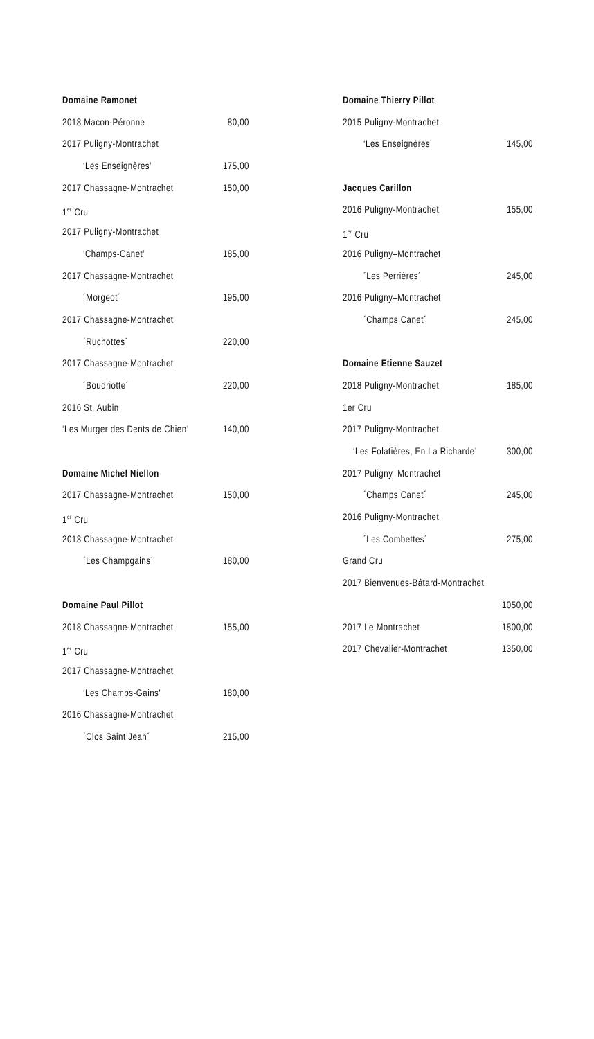Domaine Ramonet
2018 Macon-Péronne 80,00
2017 Puligny-Montrachet
‘Les Enseignères’ 175,00
2017 Chassagne-Montrachet 150,00
1<sup>er</sup> Cru
2017 Puligny-Montrachet
‘Champs-Canet’ 185,00
2017 Chassagne-Montrachet
´Morgeot´ 195,00
2017 Chassagne-Montrachet
´Ruchottes´ 220,00
2017 Chassagne-Montrachet
´Boudriotte´ 220,00
2016 St. Aubin
‘Les Murger des Dents de Chien’ 140,00
Domaine Michel Niellon
2017 Chassagne-Montrachet 150,00
1<sup>er</sup> Cru
2013 Chassagne-Montrachet
´Les Champgains´ 180,00
Domaine Paul Pillot
2018 Chassagne-Montrachet 155,00
1<sup>er</sup> Cru
2017 Chassagne-Montrachet
‘Les Champs-Gains’ 180,00
2016 Chassagne-Montrachet
´Clos Saint Jean´ 215,00
Domaine Thierry Pillot
2015 Puligny-Montrachet
‘Les Enseignères’ 145,00
Jacques Carillon
2016 Puligny-Montrachet 155,00
1<sup>er</sup> Cru
2016 Puligny–Montrachet
´Les Perrières´ 245,00
2016 Puligny–Montrachet
´Champs Canet´ 245,00
Domaine Etienne Sauzet
2018 Puligny-Montrachet 185,00
1er Cru
2017 Puligny-Montrachet
‘Les Folatières, En La Richarde’ 300,00
2017 Puligny–Montrachet
´Champs Canet´ 245,00
2016 Puligny-Montrachet
´Les Combettes´ 275,00
Grand Cru
2017 Bienvenues-Bâtard-Montrachet
1050,00
2017 Le Montrachet 1800,00
2017 Chevalier-Montrachet 1350,00